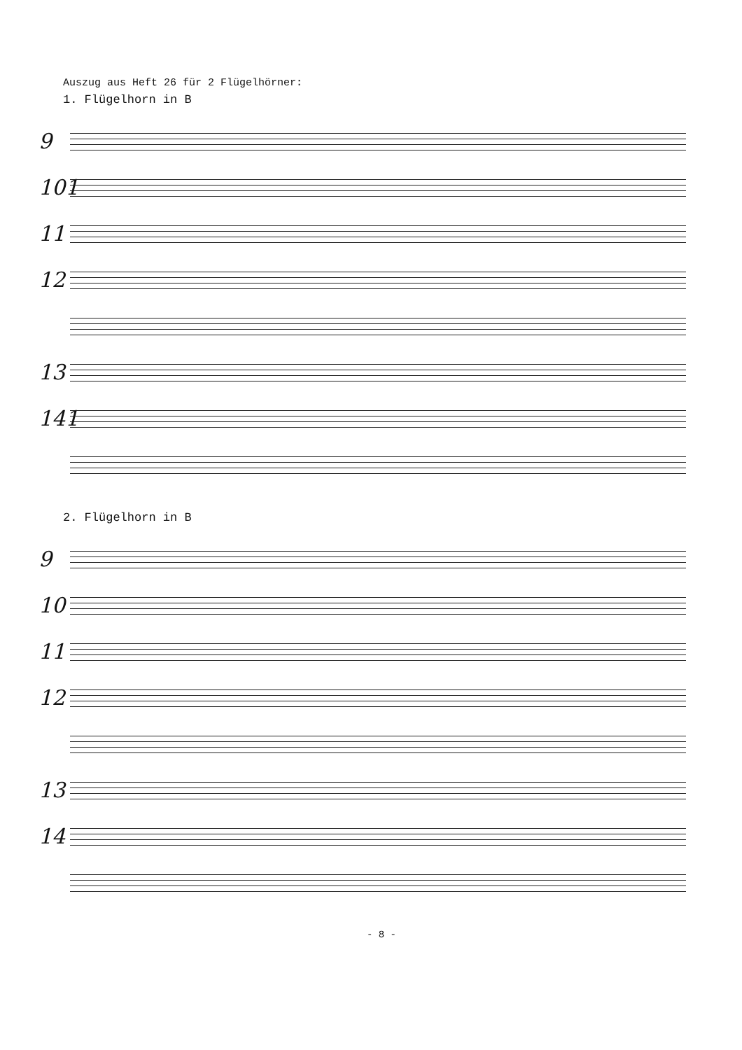Auszug aus Heft 26 für 2 Flügelhörner:
1. Flügelhorn in B
9
101
11
12
13
141
2. Flügelhorn in B
9
10
11
12
13
14
- 8 -